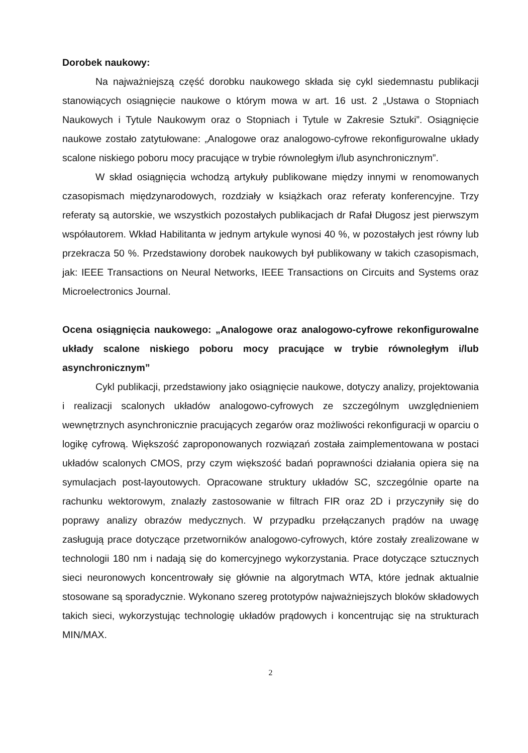Dorobek naukowy:
Na najważniejszą część dorobku naukowego składa się cykl siedemnastu publikacji stanowiących osiągnięcie naukowe o którym mowa w art. 16 ust. 2 „Ustawa o Stopniach Naukowych i Tytule Naukowym oraz o Stopniach i Tytule w Zakresie Sztuki”. Osiągnięcie naukowe zostało zatytułowane: „Analogowe oraz analogowo-cyfrowe rekonfigurowalne układy scalone niskiego poboru mocy pracujące w trybie równoległym i/lub asynchronicznym”.
W skład osiągnięcia wchodzą artykuły publikowane między innymi w renomowanych czasopismach międzynarodowych, rozdziały w książkach oraz referaty konferencyjne. Trzy referaty są autorskie, we wszystkich pozostałych publikacjach dr Rafał Długosz jest pierwszym współautorem. Wkład Habilitanta w jednym artykule wynosi 40 %, w pozostałych jest równy lub przekracza 50 %. Przedstawiony dorobek naukowych był publikowany w takich czasopismach, jak: IEEE Transactions on Neural Networks, IEEE Transactions on Circuits and Systems oraz Microelectronics Journal.
Ocena osiągnięcia naukowego: „Analogowe oraz analogowo-cyfrowe rekonfigurowalne układy scalone niskiego poboru mocy pracujące w trybie równoległym i/lub asynchronicznym”
Cykl publikacji, przedstawiony jako osiągnięcie naukowe, dotyczy analizy, projektowania i realizacji scalonych układów analogowo-cyfrowych ze szczególnym uwzględnieniem wewnętrznych asynchronicznie pracujących zegarów oraz możliwości rekonfiguracji w oparciu o logikę cyfrową. Większość zaproponowanych rozwiązań została zaimplementowana w postaci układów scalonych CMOS, przy czym większość badań poprawności działania opiera się na symulacjach post-layoutowych. Opracowane struktury układów SC, szczególnie oparte na rachunku wektorowym, znalazły zastosowanie w filtrach FIR oraz 2D i przyczyniły się do poprawy analizy obrazów medycznych. W przypadku przełączanych prądów na uwagę zasługują prace dotyczące przetworników analogowo-cyfrowych, które zostały zrealizowane w technologii 180 nm i nadają się do komercyjnego wykorzystania. Prace dotyczące sztucznych sieci neuronowych koncentrowały się głównie na algorytmach WTA, które jednak aktualnie stosowane są sporadycznie. Wykonano szereg prototypów najważniejszych bloków składowych takich sieci, wykorzystując technologię układów prądowych i koncentrując się na strukturach MIN/MAX.
2